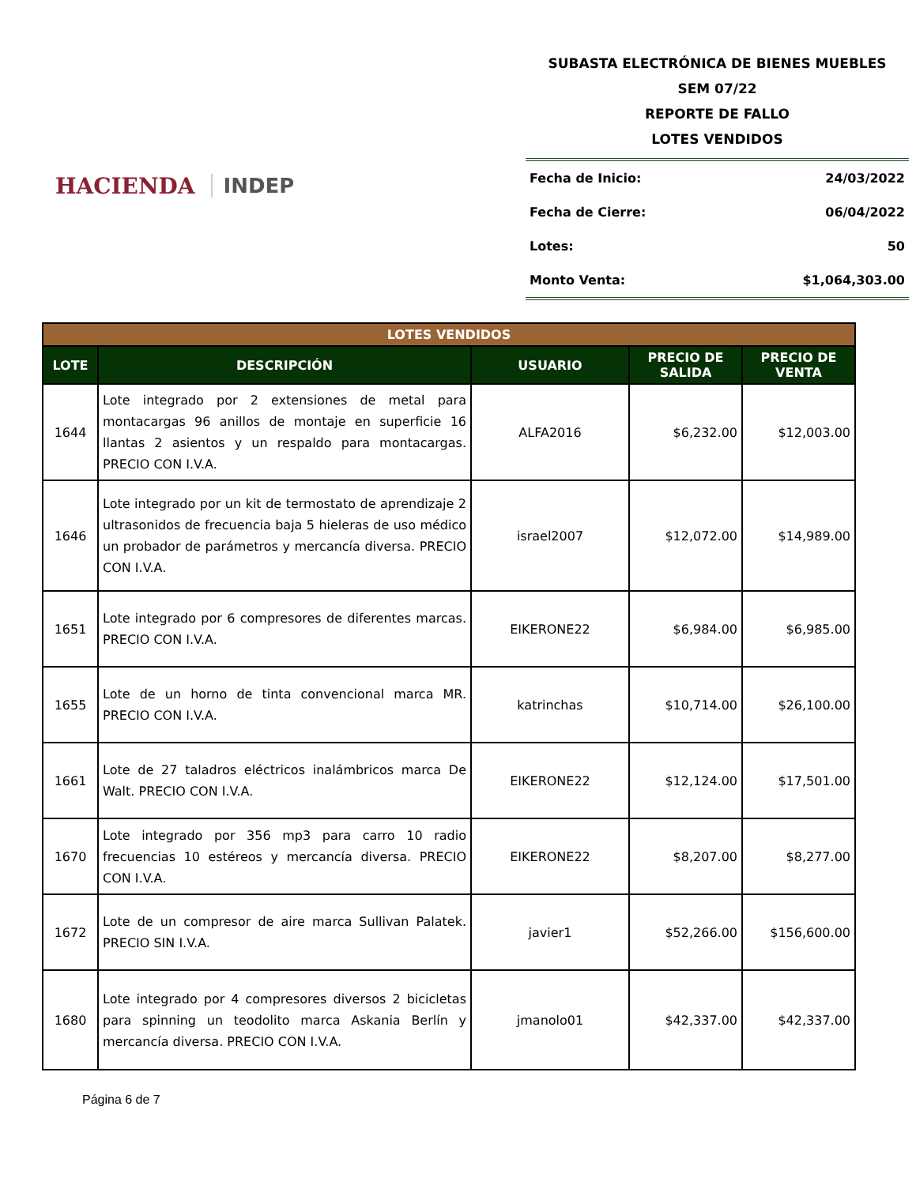HACIENDA INDEP
SUBASTA ELECTRÓNICA DE BIENES MUEBLES
SEM 07/22
REPORTE DE FALLO
LOTES VENDIDOS
Fecha de Inicio: 24/03/2022
Fecha de Cierre: 06/04/2022
Lotes: 50
Monto Venta: $1,064,303.00
| LOTES VENDIDOS | | | | |
| LOTE | DESCRIPCIÓN | USUARIO | PRECIO DE SALIDA | PRECIO DE VENTA |
| 1644 | Lote integrado por 2 extensiones de metal para montacargas 96 anillos de montaje en superficie 16 llantas 2 asientos y un respaldo para montacargas. PRECIO CON I.V.A. | ALFA2016 | $6,232.00 | $12,003.00 |
| 1646 | Lote integrado por un kit de termostato de aprendizaje 2 ultrasonidos de frecuencia baja 5 hieleras de uso médico un probador de parámetros y mercancía diversa. PRECIO CON I.V.A. | israel2007 | $12,072.00 | $14,989.00 |
| 1651 | Lote integrado por 6 compresores de diferentes marcas. PRECIO CON I.V.A. | EIKERONE22 | $6,984.00 | $6,985.00 |
| 1655 | Lote de un horno de tinta convencional marca MR. PRECIO CON I.V.A. | katrinchas | $10,714.00 | $26,100.00 |
| 1661 | Lote de 27 taladros eléctricos inalámbricos marca De Walt. PRECIO CON I.V.A. | EIKERONE22 | $12,124.00 | $17,501.00 |
| 1670 | Lote integrado por 356 mp3 para carro 10 radio frecuencias 10 estéreos y mercancía diversa. PRECIO CON I.V.A. | EIKERONE22 | $8,207.00 | $8,277.00 |
| 1672 | Lote de un compresor de aire marca Sullivan Palatek. PRECIO SIN I.V.A. | javier1 | $52,266.00 | $156,600.00 |
| 1680 | Lote integrado por 4 compresores diversos 2 bicicletas para spinning un teodolito marca Askania Berlín y mercancía diversa. PRECIO CON I.V.A. | jmanolo01 | $42,337.00 | $42,337.00 |
Página 6 de 7